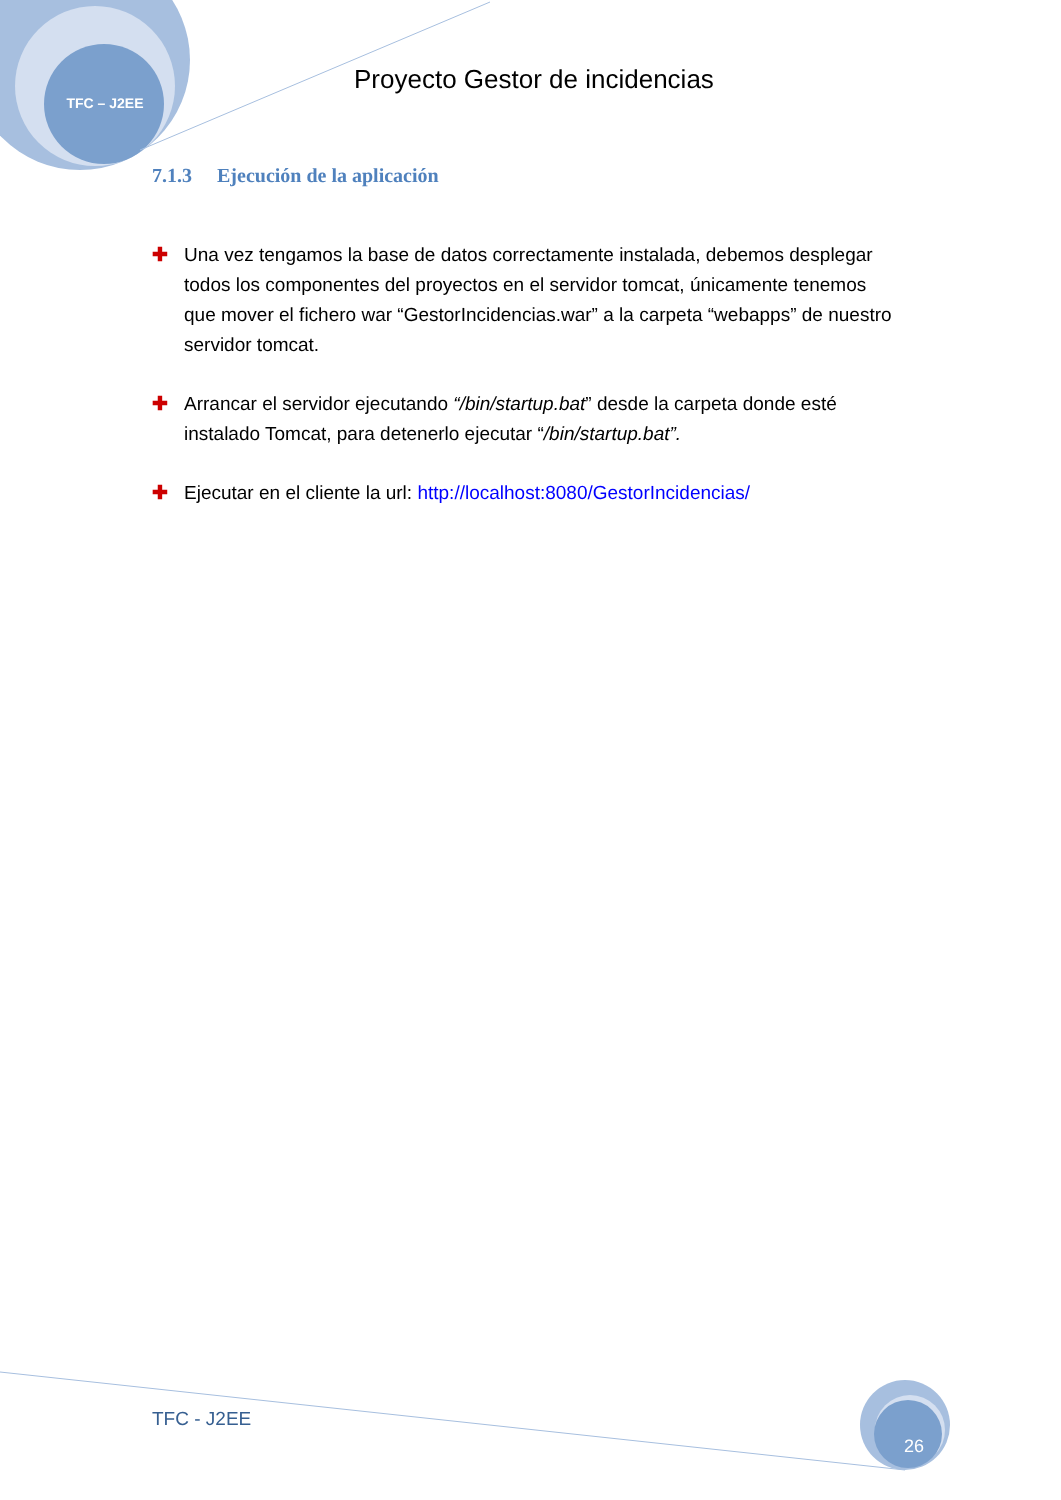TFC – J2EE
Proyecto Gestor de incidencias
7.1.3 Ejecución de la aplicación
✚ Una vez tengamos la base de datos correctamente instalada, debemos desplegar todos los componentes del proyectos en el servidor tomcat, únicamente tenemos que mover el fichero war “GestorIncidencias.war” a la carpeta “webapps” de nuestro servidor tomcat.
✚ Arrancar el servidor ejecutando “/bin/startup.bat” desde la carpeta donde esté instalado Tomcat, para detenerlo ejecutar “/bin/startup.bat”.
✚ Ejecutar en el cliente la url: http://localhost:8080/GestorIncidencias/
TFC - J2EE 26